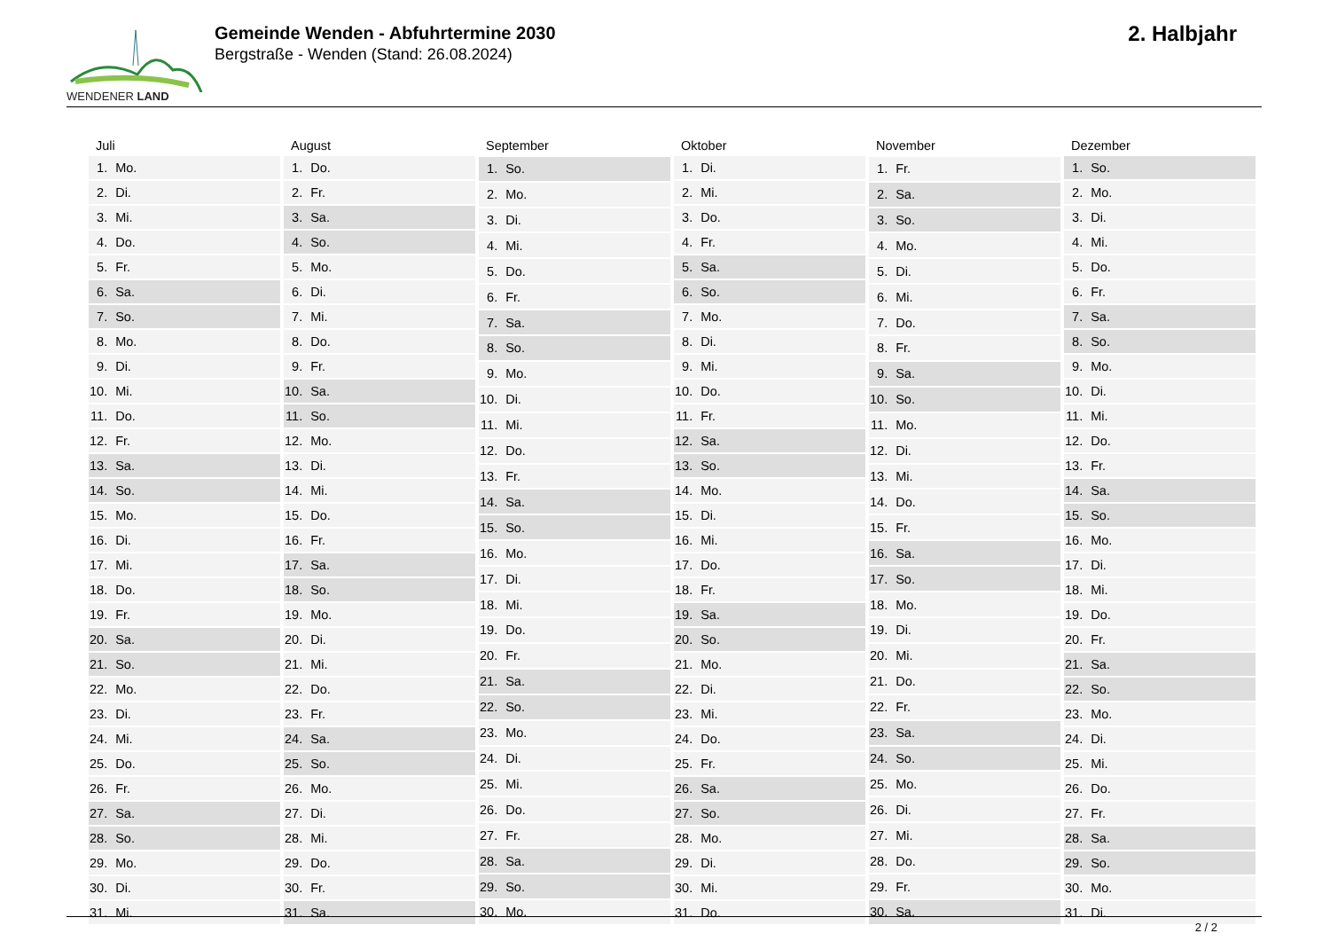WENDENER LAND
Gemeinde Wenden - Abfuhrtermine 2030
Bergstraße - Wenden (Stand: 26.08.2024)
2. Halbjahr
| Juli | |
| --- | --- |
| 1. | Mo. |
| 2. | Di. |
| 3. | Mi. |
| 4. | Do. |
| 5. | Fr. |
| 6. | Sa. |
| 7. | So. |
| 8. | Mo. |
| 9. | Di. |
| 10. | Mi. |
| 11. | Do. |
| 12. | Fr. |
| 13. | Sa. |
| 14. | So. |
| 15. | Mo. |
| 16. | Di. |
| 17. | Mi. |
| 18. | Do. |
| 19. | Fr. |
| 20. | Sa. |
| 21. | So. |
| 22. | Mo. |
| 23. | Di. |
| 24. | Mi. |
| 25. | Do. |
| 26. | Fr. |
| 27. | Sa. |
| 28. | So. |
| 29. | Mo. |
| 30. | Di. |
| 31. | Mi. |
| August | |
| --- | --- |
| 1. | Do. |
| 2. | Fr. |
| 3. | Sa. |
| 4. | So. |
| 5. | Mo. |
| 6. | Di. |
| 7. | Mi. |
| 8. | Do. |
| 9. | Fr. |
| 10. | Sa. |
| 11. | So. |
| 12. | Mo. |
| 13. | Di. |
| 14. | Mi. |
| 15. | Do. |
| 16. | Fr. |
| 17. | Sa. |
| 18. | So. |
| 19. | Mo. |
| 20. | Di. |
| 21. | Mi. |
| 22. | Do. |
| 23. | Fr. |
| 24. | Sa. |
| 25. | So. |
| 26. | Mo. |
| 27. | Di. |
| 28. | Mi. |
| 29. | Do. |
| 30. | Fr. |
| 31. | Sa. |
| September | |
| --- | --- |
| 1. | So. |
| 2. | Mo. |
| 3. | Di. |
| 4. | Mi. |
| 5. | Do. |
| 6. | Fr. |
| 7. | Sa. |
| 8. | So. |
| 9. | Mo. |
| 10. | Di. |
| 11. | Mi. |
| 12. | Do. |
| 13. | Fr. |
| 14. | Sa. |
| 15. | So. |
| 16. | Mo. |
| 17. | Di. |
| 18. | Mi. |
| 19. | Do. |
| 20. | Fr. |
| 21. | Sa. |
| 22. | So. |
| 23. | Mo. |
| 24. | Di. |
| 25. | Mi. |
| 26. | Do. |
| 27. | Fr. |
| 28. | Sa. |
| 29. | So. |
| 30. | Mo. |
| Oktober | |
| --- | --- |
| 1. | Di. |
| 2. | Mi. |
| 3. | Do. |
| 4. | Fr. |
| 5. | Sa. |
| 6. | So. |
| 7. | Mo. |
| 8. | Di. |
| 9. | Mi. |
| 10. | Do. |
| 11. | Fr. |
| 12. | Sa. |
| 13. | So. |
| 14. | Mo. |
| 15. | Di. |
| 16. | Mi. |
| 17. | Do. |
| 18. | Fr. |
| 19. | Sa. |
| 20. | So. |
| 21. | Mo. |
| 22. | Di. |
| 23. | Mi. |
| 24. | Do. |
| 25. | Fr. |
| 26. | Sa. |
| 27. | So. |
| 28. | Mo. |
| 29. | Di. |
| 30. | Mi. |
| 31. | Do. |
| November | |
| --- | --- |
| 1. | Fr. |
| 2. | Sa. |
| 3. | So. |
| 4. | Mo. |
| 5. | Di. |
| 6. | Mi. |
| 7. | Do. |
| 8. | Fr. |
| 9. | Sa. |
| 10. | So. |
| 11. | Mo. |
| 12. | Di. |
| 13. | Mi. |
| 14. | Do. |
| 15. | Fr. |
| 16. | Sa. |
| 17. | So. |
| 18. | Mo. |
| 19. | Di. |
| 20. | Mi. |
| 21. | Do. |
| 22. | Fr. |
| 23. | Sa. |
| 24. | So. |
| 25. | Mo. |
| 26. | Di. |
| 27. | Mi. |
| 28. | Do. |
| 29. | Fr. |
| 30. | Sa. |
| Dezember | |
| --- | --- |
| 1. | So. |
| 2. | Mo. |
| 3. | Di. |
| 4. | Mi. |
| 5. | Do. |
| 6. | Fr. |
| 7. | Sa. |
| 8. | So. |
| 9. | Mo. |
| 10. | Di. |
| 11. | Mi. |
| 12. | Do. |
| 13. | Fr. |
| 14. | Sa. |
| 15. | So. |
| 16. | Mo. |
| 17. | Di. |
| 18. | Mi. |
| 19. | Do. |
| 20. | Fr. |
| 21. | Sa. |
| 22. | So. |
| 23. | Mo. |
| 24. | Di. |
| 25. | Mi. |
| 26. | Do. |
| 27. | Fr. |
| 28. | Sa. |
| 29. | So. |
| 30. | Mo. |
| 31. | Di. |
2 / 2